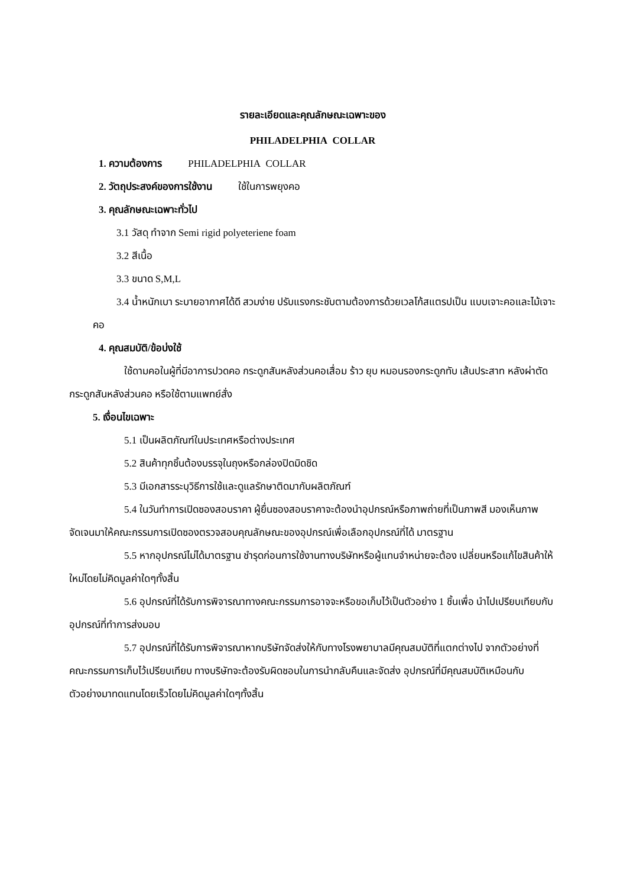รายละเอียดและคุณลักษณะเฉพาะของ
PHILADELPHIA COLLAR
1. ความต้องการ PHILADELPHIA COLLAR
2. วัตถุประสงค์ของการใช้งาน ใช้ในการพยุงคอ
3. คุณลักษณะเฉพาะทั่วไป
3.1 วัสดุ ทำจาก Semi rigid polyeteriene foam
3.2 สีเนื้อ
3.3 ขนาด S,M,L
3.4 น้ำหนักเบา ระบายอากาศได้ดี สวมง่าย ปรับแรงกระชับตามต้องการด้วยเวลโก้สแตรปเป็น แบบเจาะคอและไม้เจาะคอ
4. คุณสมบัติ/ข้อบ่งใช้
ใช้ดามคอในผู้ที่มีอาการปวดคอ กระดูกสันหลังส่วนคอเสื่อม ร้าว ยุบ หมอนรองกระดูกทับ เส้นประสาท หลังผ่าตัดกระดูกสันหลังส่วนคอ หรือใช้ตามแพทย์สั่ง
5. เงื่อนไขเฉพาะ
5.1 เป็นผลิตภัณฑ์ในประเทศหรือต่างประเทศ
5.2 สินค้าทุกชิ้นต้องบรรจุในถุงหรือกล่องปิดมิดชิด
5.3 มีเอกสารระบุวิธีการใช้และดูแลรักษาติดมากับผลิตภัณฑ์
5.4 ในวันทำการเปิดซองสอบราคา ผู้ยื่นซองสอบราคาจะต้องนำอุปกรณ์หรือภาพถ่ายที่เป็นภาพสี มองเห็นภาพจัดเจนมาให้คณะกรรมการเปิดซองตรวจสอบคุณลักษณะของอุปกรณ์เพื่อเลือกอุปกรณ์ที่ได้ มาตรฐาน
5.5 หากอุปกรณ์ไม่ได้มาตรฐาน ชำรุดก่อนการใช้งานทางบริษัทหรือผู้แทนจำหน่ายจะต้อง เปลี่ยนหรือแก้ไขสินค้าให้ใหม่โดยไม่คิดมูลค่าใดๆทั้งสิ้น
5.6 อุปกรณ์ที่ได้รับการพิจารณาทางคณะกรรมการอาจจะหรือขอเก็บไว้เป็นตัวอย่าง 1 ชิ้นเพื่อ นำไปเปรียบเทียบกับอุปกรณ์ที่ทำการส่งมอบ
5.7 อุปกรณ์ที่ได้รับการพิจารณาหากบริษัทจัดส่งให้กับทางโรงพยาบาลมีคุณสมบัติที่แตกต่างไป จากตัวอย่างที่คณะกรรมการเก็บไว้เปรียบเทียบ ทางบริษัทจะต้องรับผิดชอบในการนำกลับคืนและจัดส่ง อุปกรณ์ที่มีคุณสมบัติเหมือนกับตัวอย่างมาทดแทนโดยเร็วโดยไม่คิดมูลค่าใดๆทั้งสิ้น